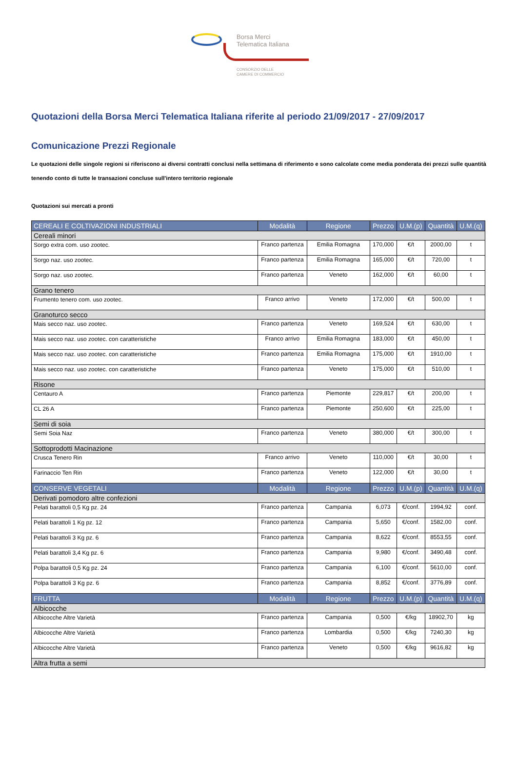Borsa Merci
Telematica Italiana
CONSORZIO DELLE
CAMERE DI COMMERCIO
Quotazioni della Borsa Merci Telematica Italiana riferite al periodo 21/09/2017 - 27/09/2017
Comunicazione Prezzi Regionale
Le quotazioni delle singole regioni si riferiscono ai diversi contratti conclusi nella settimana di riferimento e sono calcolate come media ponderata dei prezzi sulle quantità tenendo conto di tutte le transazioni concluse sull'intero territorio regionale
Quotazioni sui mercati a pronti
| CEREALI E COLTIVAZIONI INDUSTRIALI | Modalità | Regione | Prezzo | U.M.(p) | Quantità | U.M.(q) |
| --- | --- | --- | --- | --- | --- | --- |
| Cereali minori | | | | | | |
| Sorgo extra com. uso zootec. | Franco partenza | Emilia Romagna | 170,000 | €/t | 2000,00 | t |
| Sorgo naz. uso zootec. | Franco partenza | Emilia Romagna | 165,000 | €/t | 720,00 | t |
| Sorgo naz. uso zootec. | Franco partenza | Veneto | 162,000 | €/t | 60,00 | t |
| Grano tenero | | | | | | |
| Frumento tenero com. uso zootec. | Franco arrivo | Veneto | 172,000 | €/t | 500,00 | t |
| Granoturco secco | | | | | | |
| Mais secco naz. uso zootec. | Franco partenza | Veneto | 169,524 | €/t | 630,00 | t |
| Mais secco naz. uso zootec. con caratteristiche | Franco arrivo | Emilia Romagna | 183,000 | €/t | 450,00 | t |
| Mais secco naz. uso zootec. con caratteristiche | Franco partenza | Emilia Romagna | 175,000 | €/t | 1910,00 | t |
| Mais secco naz. uso zootec. con caratteristiche | Franco partenza | Veneto | 175,000 | €/t | 510,00 | t |
| Risone | | | | | | |
| Centauro A | Franco partenza | Piemonte | 229,817 | €/t | 200,00 | t |
| CL 26 A | Franco partenza | Piemonte | 250,600 | €/t | 225,00 | t |
| Semi di soia | | | | | | |
| Semi Soia Naz | Franco partenza | Veneto | 380,000 | €/t | 300,00 | t |
| Sottoprodotti Macinazione | | | | | | |
| Crusca Tenero Rin | Franco arrivo | Veneto | 110,000 | €/t | 30,00 | t |
| Farinaccio Ten Rin | Franco partenza | Veneto | 122,000 | €/t | 30,00 | t |
| CONSERVE VEGETALI | Modalità | Regione | Prezzo | U.M.(p) | Quantità | U.M.(q) |
| Derivati pomodoro altre confezioni | | | | | | |
| Pelati barattoli 0,5 Kg pz. 24 | Franco partenza | Campania | 6,073 | €/conf. | 1994,92 | conf. |
| Pelati barattoli 1 Kg pz. 12 | Franco partenza | Campania | 5,650 | €/conf. | 1582,00 | conf. |
| Pelati barattoli 3 Kg pz. 6 | Franco partenza | Campania | 8,622 | €/conf. | 8553,55 | conf. |
| Pelati barattoli 3,4 Kg pz. 6 | Franco partenza | Campania | 9,980 | €/conf. | 3490,48 | conf. |
| Polpa barattoli 0,5 Kg pz. 24 | Franco partenza | Campania | 6,100 | €/conf. | 5610,00 | conf. |
| Polpa barattoli 3 Kg pz. 6 | Franco partenza | Campania | 8,852 | €/conf. | 3776,89 | conf. |
| FRUTTA | Modalità | Regione | Prezzo | U.M.(p) | Quantità | U.M.(q) |
| Albicocche | | | | | | |
| Albicocche Altre Varietà | Franco partenza | Campania | 0,500 | €/kg | 18902,70 | kg |
| Albicocche Altre Varietà | Franco partenza | Lombardia | 0,500 | €/kg | 7240,30 | kg |
| Albicocche Altre Varietà | Franco partenza | Veneto | 0,500 | €/kg | 9616,82 | kg |
| Altra frutta a semi | | | | | | |